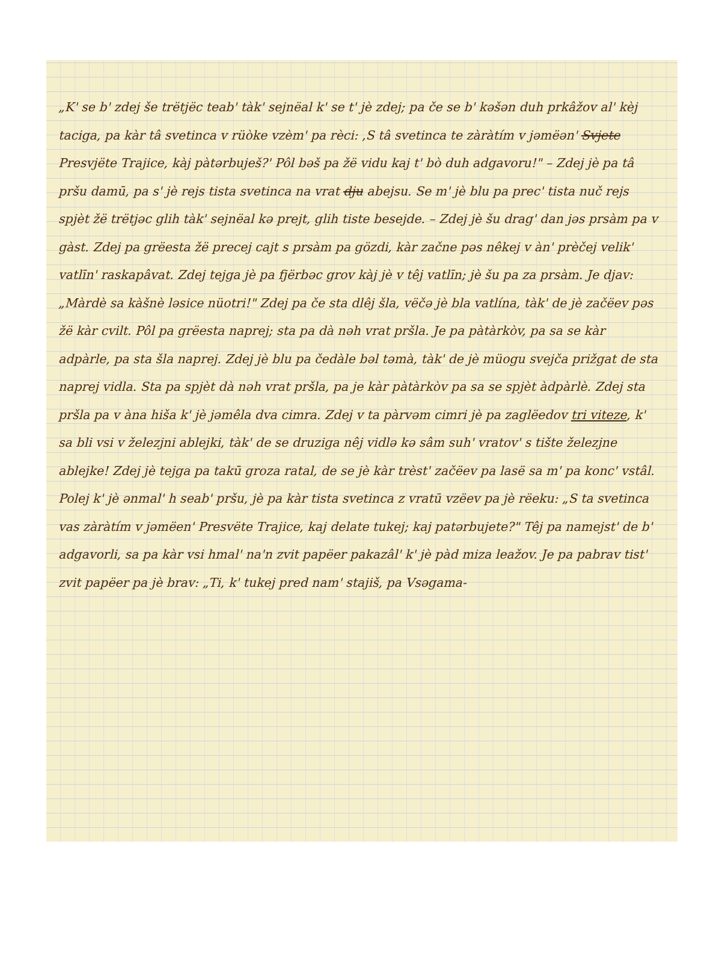„K' se b' zdej še trëtjëc teab' tàk' sejnëal k' se t' jè zdej; pa če se b' kəšən duh prkâžov al' kèj taciga, pa kàr tâ svetinca v rüòke vzèm' pa rèci: ‚S tâ svetinca te zàràtím v jəmëən' Svjete Presvjëte Trajice, kàj pàtərbuješ?' Pôl bəš pa žë vidu kaj t' bò duh adgavoru!" – Zdej jè pa tâ pršu damū, pa s' jè rejs tista svetinca na vrat dju abejsu. Se m' jè blu pa prec' tista nuč rejs spjèt žë trëtjəc glih tàk' sejnëal kə prejt, glih tiste besejde. – Zdej jè šu drag' dan jəs prsàm pa v gàst. Zdej pa grëesta žë precej cajt s prsàm pa gözdi, kàr začne pəs nêkej v àn' prèčej velik' vatlīn' raskapâvat. Zdej tejga jè pa fjërbəc grov kàj jè v têj vatlīn; jè šu pa za prsàm. Je djav: „Màrdè sa kàšnè ləsice nüotri!" Zdej pa če sta dlêj šla, vëčə jè bla vatlína, tàk' de jè začëev pəs žë kàr cvilt. Pôl pa grëesta naprej; sta pa dà nəh vrat pršla. Je pa pàtàrkòv, pa sa se kàr adpàrle, pa sta šla naprej. Zdej jè blu pa čedàle bəl təmà, tàk' de jè müogu svejča prižgat de sta naprej vidla. Sta pa spjèt dà nəh vrat pršla, pa je kàr pàtàrkòv pa sa se spjèt àdpàrlè. Zdej sta pršla pa v àna hiša k' jè jəmêla dva cimra. Zdej v ta pàrvəm cimri jè pa zaglëedov tri viteze, k' sa bli vsi v železjni ablejki, tàk' de se druziga nêj vidlə kə sâm suh' vratov' s tište železjne ablejke! Zdej jè tejga pa takū groza ratal, de se jè kàr trèst' začëev pa lasë sa m' pa konc' vstâl. Polej k' jè ənmal' h seab' pršu, jè pa kàr tista svetinca z vratū vzëev pa jè rëeku: „S ta svetinca vas zàràtím v jəmëen' Presvëte Trajice, kaj delate tukej; kaj patərbujete?" Têj pa namejst' de b' adgavorli, sa pa kàr vsi hmal' na'n zvit papëer pakazâl' k' jè pàd miza leažov. Je pa pabrav tist' zvit papëer pa jè brav: „Ti, k' tukej pred nam' stajiš, pa Vsəgama-